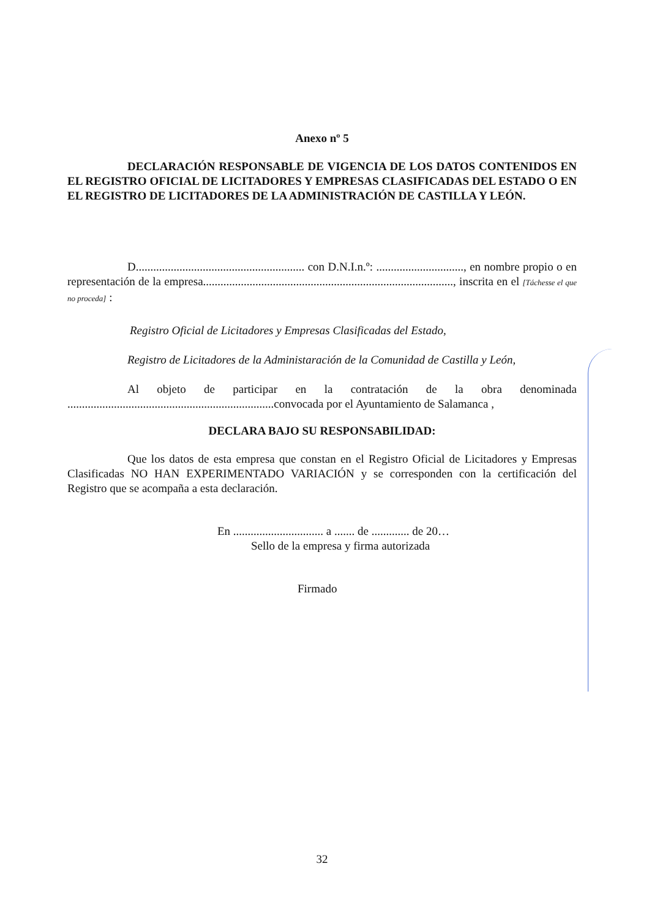Anexo nº 5
DECLARACIÓN RESPONSABLE DE VIGENCIA DE LOS DATOS CONTENIDOS EN EL REGISTRO OFICIAL DE LICITADORES Y EMPRESAS CLASIFICADAS DEL ESTADO O EN EL REGISTRO DE LICITADORES DE LA ADMINISTRACIÓN DE CASTILLA Y LEÓN.
D.......................................................... con D.N.I.n.º: .............................., en nombre propio o en representación de la empresa......................................................................................, inscrita en el [Táchesse el que no proceda] :
Registro Oficial de Licitadores y Empresas Clasificadas del Estado,
Registro de Licitadores de la Administaración de la Comunidad de Castilla y León,
Al objeto de participar en la contratación de la obra denominada .......................................................................convocada por el Ayuntamiento de Salamanca ,
DECLARA BAJO SU RESPONSABILIDAD:
Que los datos de esta empresa que constan en el Registro Oficial de Licitadores y Empresas Clasificadas NO HAN EXPERIMENTADO VARIACIÓN y se corresponden con la certificación del Registro que se acompaña a esta declaración.
En ............................... a ....... de ............. de 20…
Sello de la empresa y firma autorizada
Firmado
32